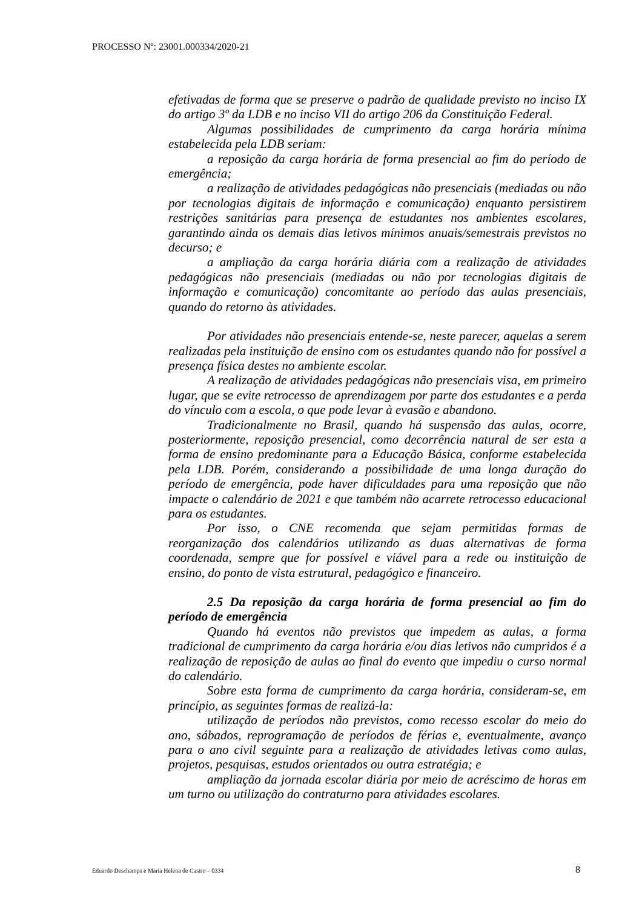PROCESSO Nº: 23001.000334/2020-21
efetivadas de forma que se preserve o padrão de qualidade previsto no inciso IX do artigo 3º da LDB e no inciso VII do artigo 206 da Constituição Federal.
Algumas possibilidades de cumprimento da carga horária mínima estabelecida pela LDB seriam:
a reposição da carga horária de forma presencial ao fim do período de emergência;
a realização de atividades pedagógicas não presenciais (mediadas ou não por tecnologias digitais de informação e comunicação) enquanto persistirem restrições sanitárias para presença de estudantes nos ambientes escolares, garantindo ainda os demais dias letivos mínimos anuais/semestrais previstos no decurso; e
a ampliação da carga horária diária com a realização de atividades pedagógicas não presenciais (mediadas ou não por tecnologias digitais de informação e comunicação) concomitante ao período das aulas presenciais, quando do retorno às atividades.
Por atividades não presenciais entende-se, neste parecer, aquelas a serem realizadas pela instituição de ensino com os estudantes quando não for possível a presença física destes no ambiente escolar.
A realização de atividades pedagógicas não presenciais visa, em primeiro lugar, que se evite retrocesso de aprendizagem por parte dos estudantes e a perda do vínculo com a escola, o que pode levar à evasão e abandono.
Tradicionalmente no Brasil, quando há suspensão das aulas, ocorre, posteriormente, reposição presencial, como decorrência natural de ser esta a forma de ensino predominante para a Educação Básica, conforme estabelecida pela LDB. Porém, considerando a possibilidade de uma longa duração do período de emergência, pode haver dificuldades para uma reposição que não impacte o calendário de 2021 e que também não acarrete retrocesso educacional para os estudantes.
Por isso, o CNE recomenda que sejam permitidas formas de reorganização dos calendários utilizando as duas alternativas de forma coordenada, sempre que for possível e viável para a rede ou instituição de ensino, do ponto de vista estrutural, pedagógico e financeiro.
2.5 Da reposição da carga horária de forma presencial ao fim do período de emergência
Quando há eventos não previstos que impedem as aulas, a forma tradicional de cumprimento da carga horária e/ou dias letivos não cumpridos é a realização de reposição de aulas ao final do evento que impediu o curso normal do calendário.
Sobre esta forma de cumprimento da carga horária, consideram-se, em princípio, as seguintes formas de realizá-la:
utilização de períodos não previstos, como recesso escolar do meio do ano, sábados, reprogramação de períodos de férias e, eventualmente, avanço para o ano civil seguinte para a realização de atividades letivas como aulas, projetos, pesquisas, estudos orientados ou outra estratégia; e
ampliação da jornada escolar diária por meio de acréscimo de horas em um turno ou utilização do contraturno para atividades escolares.
Eduardo Deschamps e Maria Helena de Castro – 0334 8